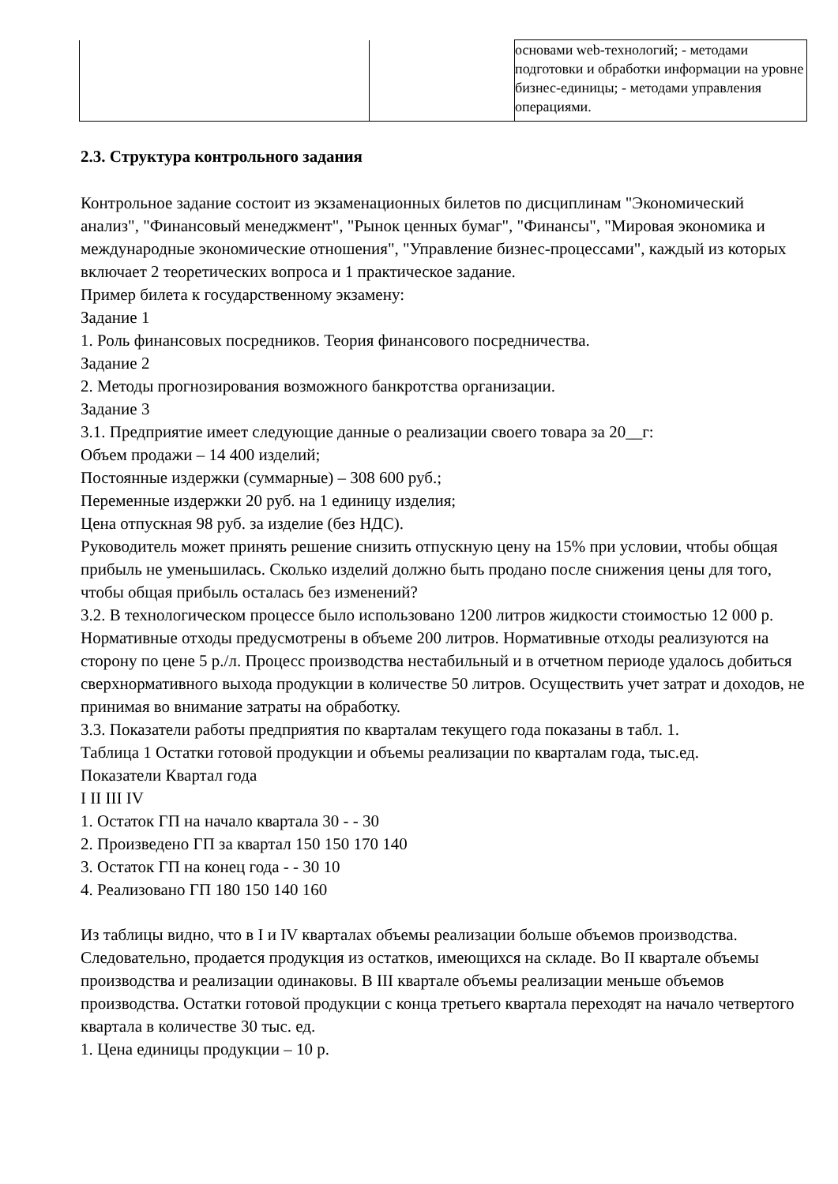| | | основами web-технологий; - методами подготовки и обработки информации на уровне бизнес-единицы; - методами управления операциями. |
2.3. Структура контрольного задания
Контрольное задание состоит из экзаменационных билетов по дисциплинам "Экономический анализ", "Финансовый менеджмент", "Рынок ценных бумаг", "Финансы", "Мировая экономика и международные экономические отношения", "Управление бизнес-процессами", каждый из которых включает 2 теоретических вопроса и 1 практическое задание.
Пример билета к государственному экзамену:
Задание 1
1. Роль финансовых посредников. Теория финансового посредничества.
Задание 2
2. Методы прогнозирования возможного банкротства организации.
Задание 3
3.1. Предприятие имеет следующие данные о реализации своего товара за 20__г:
Объем продажи – 14 400 изделий;
Постоянные издержки (суммарные) – 308 600 руб.;
Переменные издержки 20 руб. на 1 единицу изделия;
Цена отпускная 98 руб. за изделие (без НДС).
Руководитель может принять решение снизить отпускную цену на 15% при условии, чтобы общая прибыль не уменьшилась. Сколько изделий должно быть продано после снижения цены для того, чтобы общая прибыль осталась без изменений?
3.2. В технологическом процессе было использовано 1200 литров жидкости стоимостью 12 000 р. Нормативные отходы предусмотрены в объеме 200 литров. Нормативные отходы реализуются на сторону по цене 5 р./л. Процесс производства нестабильный и в отчетном периоде удалось добиться сверхнормативного выхода продукции в количестве 50 литров. Осуществить учет затрат и доходов, не принимая во внимание затраты на обработку.
3.3. Показатели работы предприятия по кварталам текущего года показаны в табл. 1.
Таблица 1 Остатки готовой продукции и объемы реализации по кварталам года, тыс.ед.
Показатели Квартал года
I II III IV
1. Остаток ГП на начало квартала 30 - - 30
2. Произведено ГП за квартал 150 150 170 140
3. Остаток ГП на конец года - - 30 10
4. Реализовано ГП 180 150 140 160
Из таблицы видно, что в I и IV кварталах объемы реализации больше объемов производства. Следовательно, продается продукция из остатков, имеющихся на складе. Во II квартале объемы производства и реализации одинаковы. В III квартале объемы реализации меньше объемов производства. Остатки готовой продукции с конца третьего квартала переходят на начало четвертого квартала в количестве 30 тыс. ед.
1. Цена единицы продукции – 10 р.